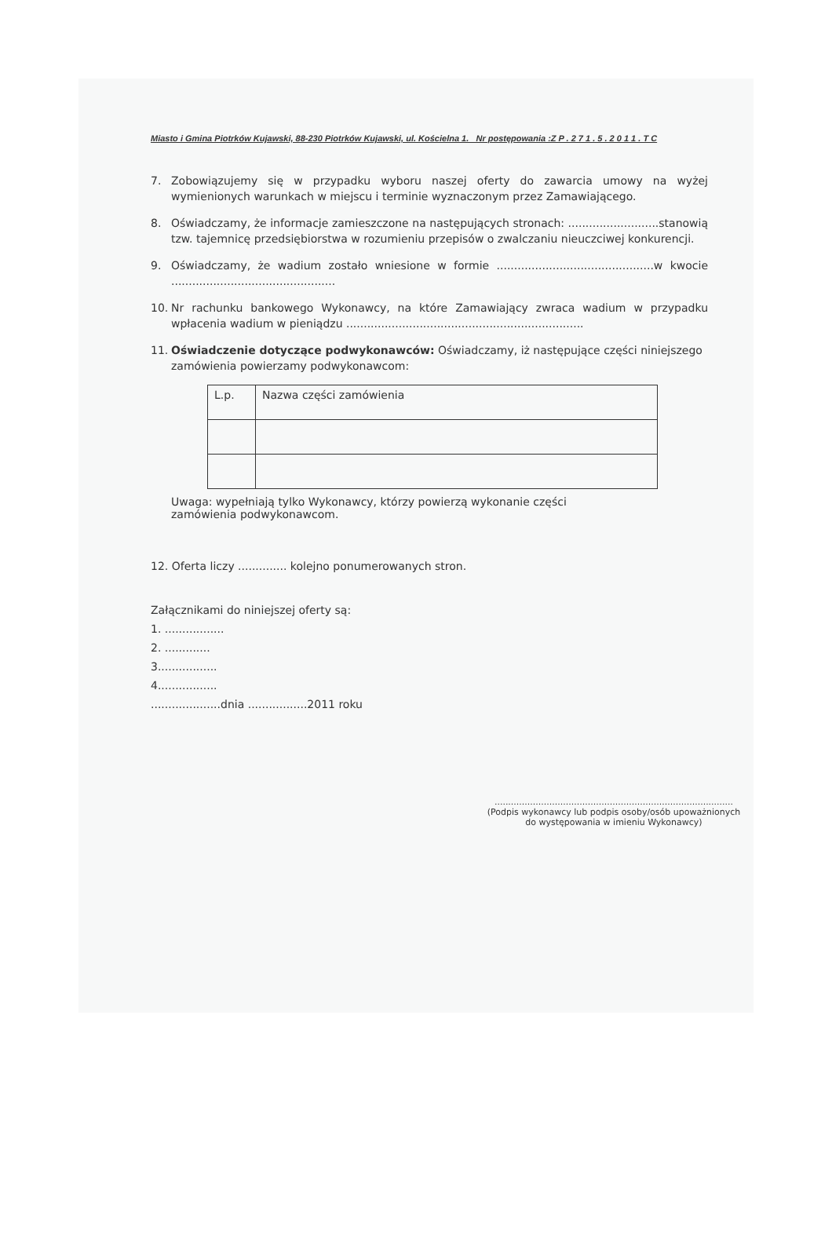Miasto i Gmina Piotrków Kujawski, 88-230 Piotrków Kujawski, ul. Kościelna 1. Nr postępowania :Z P . 2 7 1 . 5 . 2 0 1 1 . T C
7. Zobowiązujemy się w przypadku wyboru naszej oferty do zawarcia umowy na wyżej wymienionych warunkach w miejscu i terminie wyznaczonym przez Zamawiającego.
8. Oświadczamy, że informacje zamieszczone na następujących stronach: ..........................stanowią tzw. tajemnicę przedsiębiorstwa w rozumieniu przepisów o zwalczaniu nieuczciwej konkurencji.
9. Oświadczamy, że wadium zostało wniesione w formie .............................................w kwocie ...............................................
10. Nr rachunku bankowego Wykonawcy, na które Zamawiający zwraca wadium w przypadku wpłacenia wadium w pieniądzu ....................................................................
11. Oświadczenie dotyczące podwykonawców: Oświadczamy, iż następujące części niniejszego zamówienia powierzamy podwykonawcom:
| L.p. | Nazwa części zamówienia |
| --- | --- |
Uwaga: wypełniają tylko Wykonawcy, którzy powierzą wykonanie części zamówienia podwykonawcom.
12. Oferta liczy .............. kolejno ponumerowanych stron.
Załącznikami do niniejszej oferty są:
1. .................
2. .............
3.................
4.................
....................dnia .................2011 roku
.......................................................................................
(Podpis wykonawcy lub podpis osoby/osób upoważnionych
do występowania w imieniu Wykonawcy)